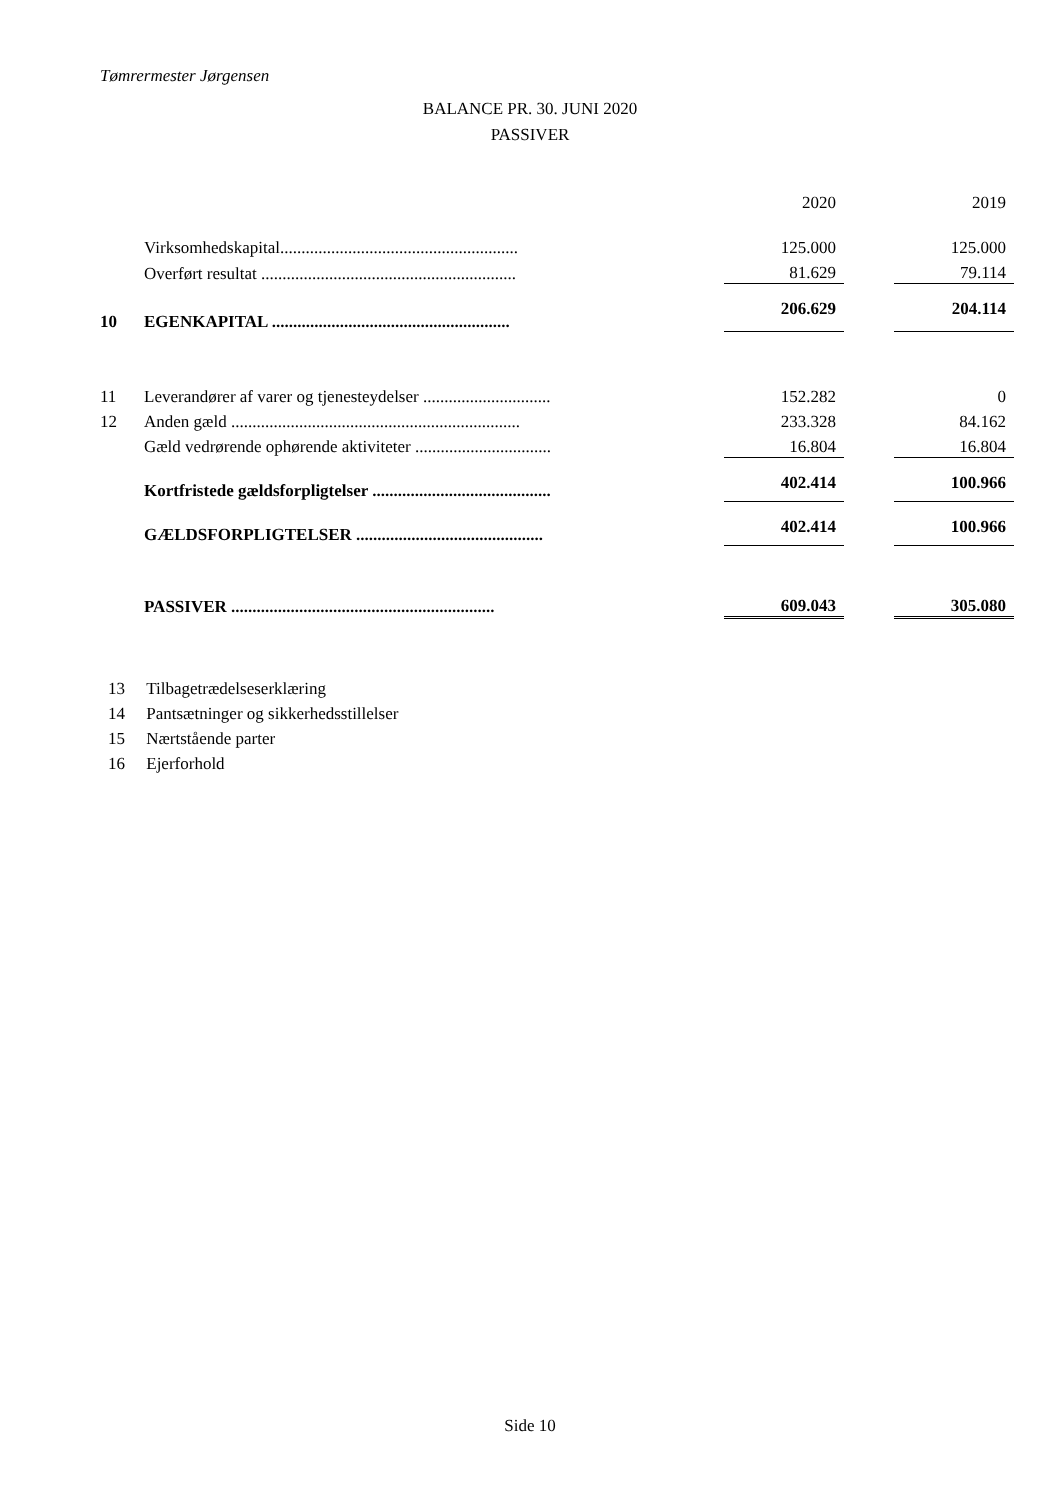Tømrermester Jørgensen
BALANCE PR. 30. JUNI 2020
PASSIVER
| | | 2020 | | 2019 |
| | Virksomhedskapital........................................................ | 125.000 | | 125.000 |
| | Overført resultat ............................................................ | 81.629 | | 79.114 |
| 10 | EGENKAPITAL ........................................................ | 206.629 | | 204.114 |
| 11 | Leverandører af varer og tjenesteydelser .............................. | 152.282 | | 0 |
| 12 | Anden gæld .................................................................... | 233.328 | | 84.162 |
| | Gæld vedrørende ophørende aktiviteter ................................ | 16.804 | | 16.804 |
| | Kortfristede gældsforpligtelser .......................................... | 402.414 | | 100.966 |
| | GÆLDSFORPLIGTELSER ............................................ | 402.414 | | 100.966 |
| | PASSIVER .............................................................. | 609.043 | | 305.080 |
13 Tilbagetrædelseserklæring
14 Pantsætninger og sikkerhedsstillelser
15 Nærtstående parter
16 Ejerforhold
Side 10